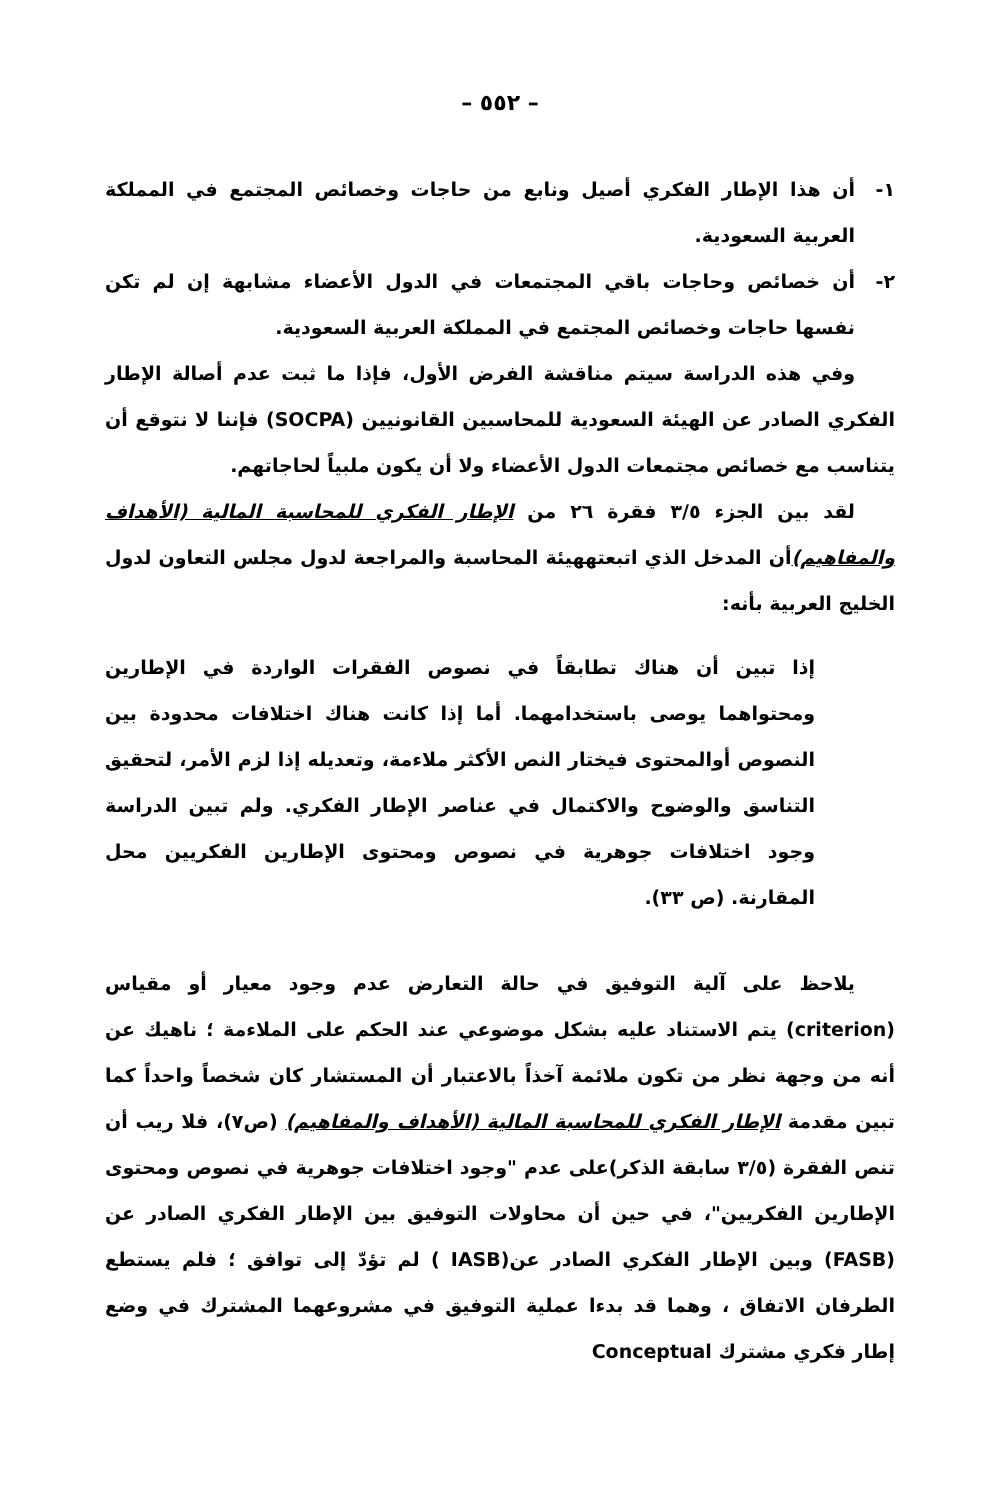– ٥٥٢ –
١- أن هذا الإطار الفكري أصيل ونابع من حاجات وخصائص المجتمع في المملكة العربية السعودية.
٢- أن خصائص وحاجات باقي المجتمعات في الدول الأعضاء مشابهة إن لم تكن نفسها حاجات وخصائص المجتمع في المملكة العربية السعودية.
وفي هذه الدراسة سيتم مناقشة الفرض الأول، فإذا ما ثبت عدم أصالة الإطار الفكري الصادر عن الهيئة السعودية للمحاسبين القانونيين (SOCPA) فإننا لا نتوقع أن يتناسب مع خصائص مجتمعات الدول الأعضاء ولا أن يكون ملبياً لحاجاتهم.
لقد بين الجزء ٣/٥ فقرة ٢٦ من الإطار الفكري للمحاسبة المالية (الأهداف والمفاهيم) أن المدخل الذي اتبعتههيئة المحاسبة والمراجعة لدول مجلس التعاون لدول الخليج العربية بأنه:
إذا تبين أن هناك تطابقاً في نصوص الفقرات الواردة في الإطارين ومحتواهما يوصى باستخدامهما. أما إذا كانت هناك اختلافات محدودة بين النصوص أوالمحتوى فيختار النص الأكثر ملاءمة، وتعديله إذا لزم الأمر، لتحقيق التناسق والوضوح والاكتمال في عناصر الإطار الفكري. ولم تبين الدراسة وجود اختلافات جوهرية في نصوص ومحتوى الإطارين الفكريين محل المقارنة. (ص ٣٣).
يلاحظ على آلية التوفيق في حالة التعارض عدم وجود معيار أو مقياس (criterion) يتم الاستناد عليه بشكل موضوعي عند الحكم على الملاءمة ؛ ناهيك عن أنه من وجهة نظر من تكون ملائمة آخذاً بالاعتبار أن المستشار كان شخصاً واحداً كما تبين مقدمة الإطار الفكري للمحاسبة المالية (الأهداف والمفاهيم) (ص٧)، فلا ريب أن تنص الفقرة (٣/٥ سابقة الذكر)على عدم "وجود اختلافات جوهرية في نصوص ومحتوى الإطارين الفكريين"، في حين أن محاولات التوفيق بين الإطار الفكري الصادر عن (FASB) وبين الإطار الفكري الصادر عن(IASB ) لم تؤدّ إلى توافق ؛ فلم يستطع الطرفان الاتفاق ، وهما قد بدءا عملية التوفيق في مشروعهما المشترك في وضع إطار فكري مشترك Conceptual